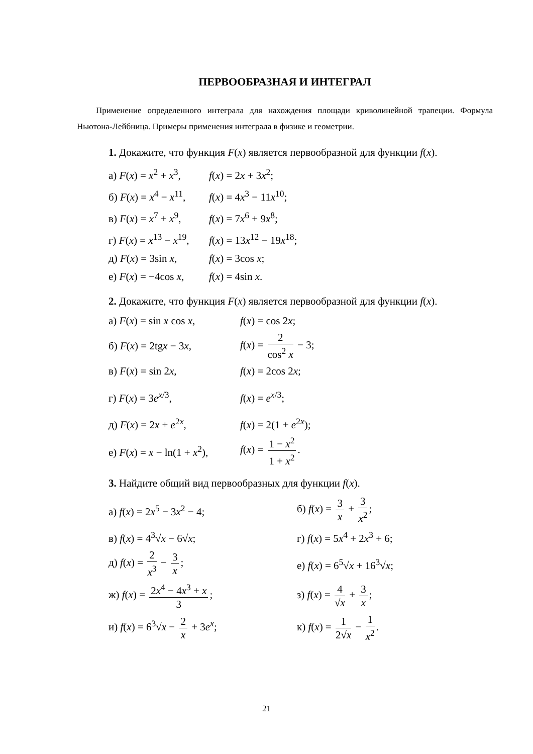ПЕРВООБРАЗНАЯ И ИНТЕГРАЛ
Применение определенного интеграла для нахождения площади криволинейной трапеции. Формула Ньютона-Лейбница. Примеры применения интеграла в физике и геометрии.
1. Докажите, что функция F(x) является первообразной для функции f(x).
а) F(x) = x<sup>2</sup> + x<sup>3</sup>, f(x) = 2x + 3x<sup>2</sup>;
б) F(x) = x<sup>4</sup> − x<sup>11</sup>, f(x) = 4x<sup>3</sup> − 11x<sup>10</sup>;
в) F(x) = x<sup>7</sup> + x<sup>9</sup>, f(x) = 7x<sup>6</sup> + 9x<sup>8</sup>;
г) F(x) = x<sup>13</sup> − x<sup>19</sup>, f(x) = 13x<sup>12</sup> − 19x<sup>18</sup>;
д) F(x) = 3sin x, f(x) = 3cos x;
е) F(x) = −4cos x, f(x) = 4sin x.
2. Докажите, что функция F(x) является первообразной для функции f(x).
а) F(x) = sin x cos x, f(x) = cos 2x;
б) F(x) = 2tgx − 3x, f(x) = 2 cos<sup>2</sup> x − 3;
в) F(x) = sin 2x, f(x) = 2cos 2x;
г) F(x) = 3e<sup>x/3</sup>, f(x) = e<sup>x/3</sup>;
д) F(x) = 2x + e<sup>2x</sup>, f(x) = 2(1 + e<sup>2x</sup>);
е) F(x) = x − ln(1 + x<sup>2</sup>), f(x) = 1 − x<sup>2</sup> 1 + x<sup>2</sup>.
3. Найдите общий вид первообразных для функции f(x).
а) f(x) = 2x<sup>5</sup> − 3x<sup>2</sup> − 4; б) f(x) = 3 x + 3 x<sup>2</sup>;
в) f(x) = 4<sup>3</sup>√x − 6√x; г) f(x) = 5x<sup>4</sup> + 2x<sup>3</sup> + 6;
д) f(x) = 2 x<sup>3</sup> − 3 x; е) f(x) = 6<sup>5</sup>√x + 16<sup>3</sup>√x;
ж) f(x) = 2x<sup>4</sup> − 4x<sup>3</sup> + x 3; з) f(x) = 4 √x + 3 x;
и) f(x) = 6<sup>3</sup>√x − 2 x + 3e<sup>x</sup>; к) f(x) = 1 2√x − 1 x<sup>2</sup>.
21